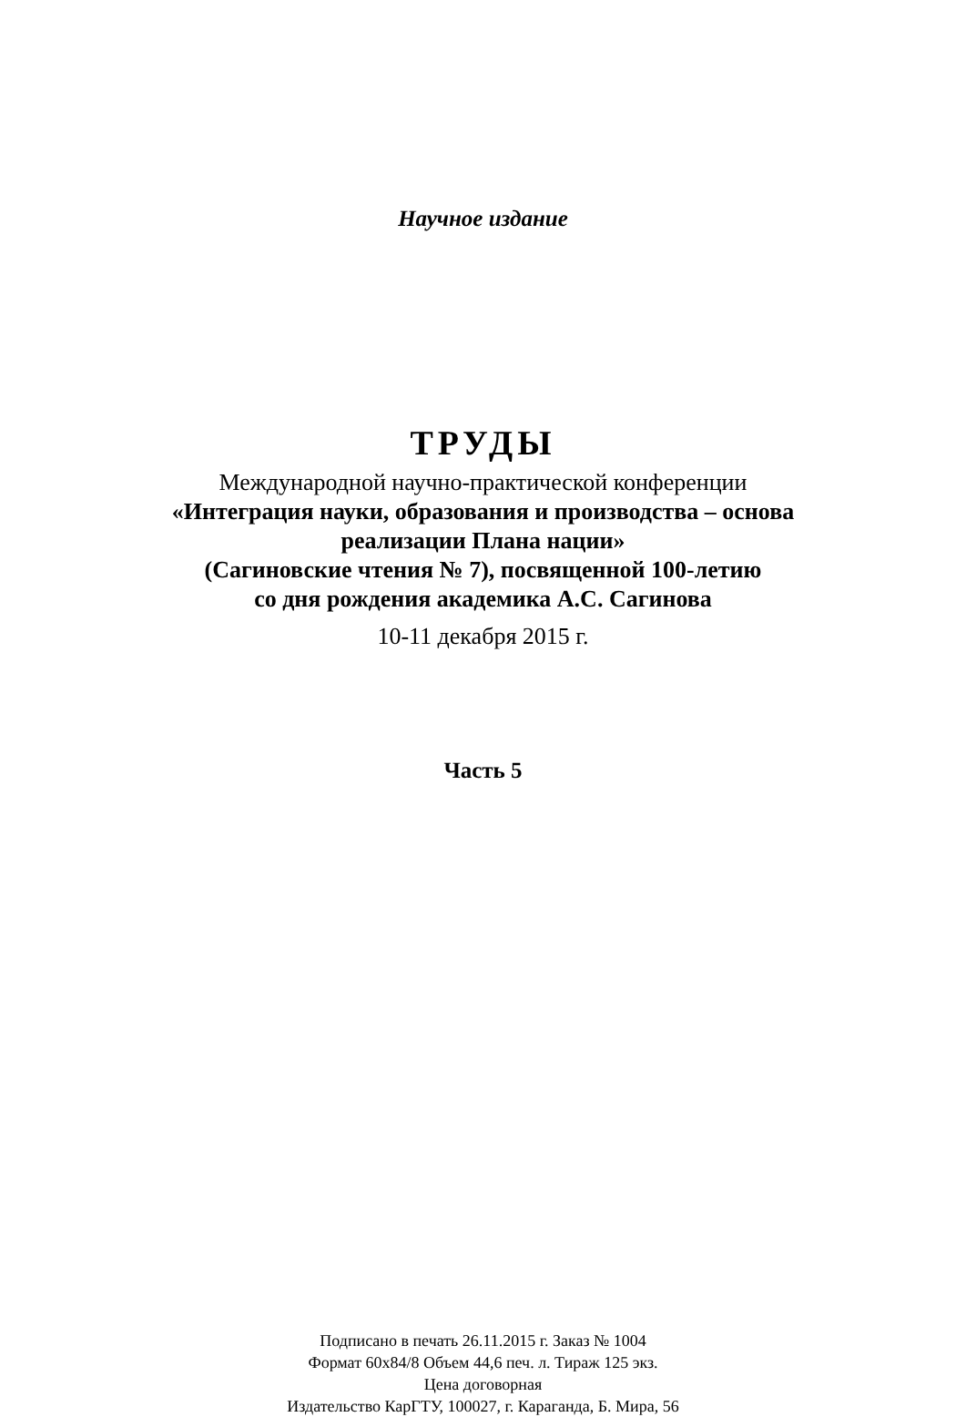Научное издание
ТРУДЫ
Международной научно-практической конференции
«Интеграция науки, образования и производства – основа
реализации Плана нации»
(Сагиновские чтения № 7), посвященной 100-летию
со дня рождения академика А.С. Сагинова
10-11 декабря 2015 г.
Часть 5
Подписано в печать 26.11.2015 г. Заказ № 1004
Формат 60x84/8 Объем 44,6 печ. л. Тираж 125 экз.
Цена договорная
Издательство КарГТУ, 100027, г. Караганда, Б. Мира, 56